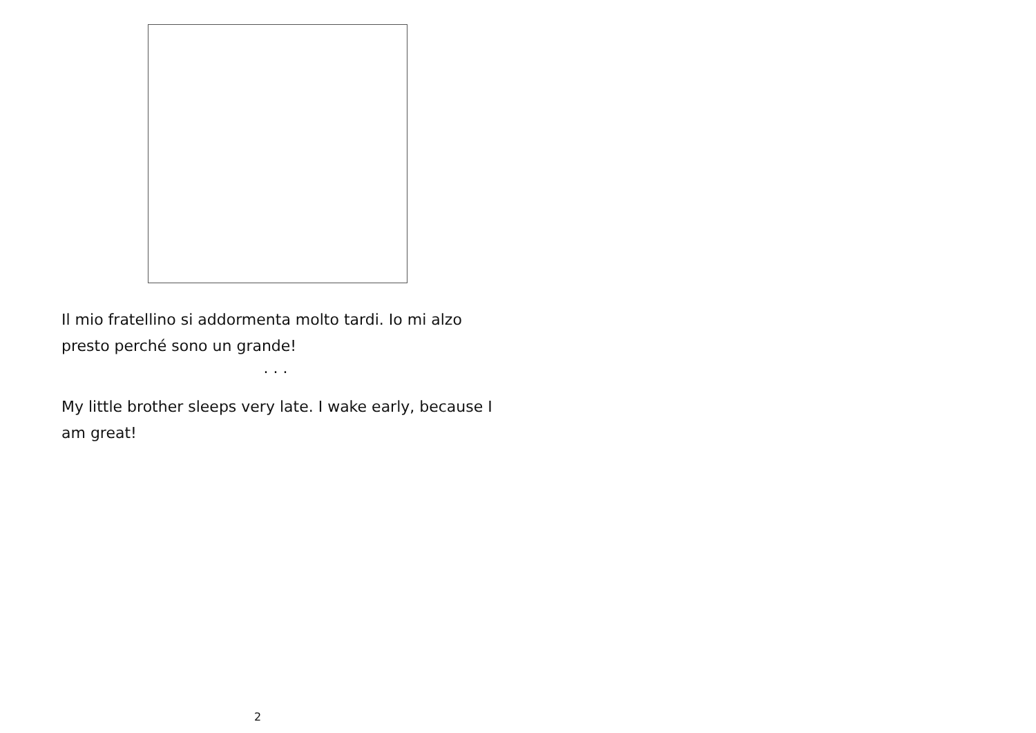Il mio fratellino si addormenta molto tardi. Io mi alzo presto perché sono un grande!
. . .
My little brother sleeps very late. I wake early, because I am great!
2